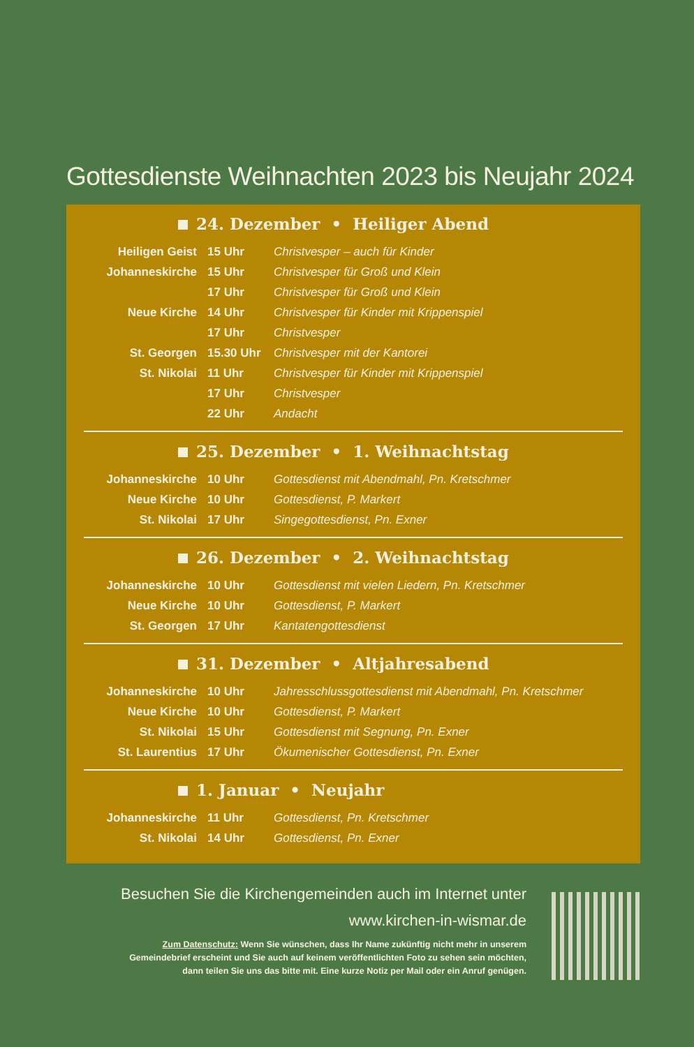Gottesdienste Weihnachten 2023 bis Neujahr 2024
24. Dezember • Heiliger Abend
| Heiligen Geist | 15 Uhr | Christvesper – auch für Kinder |
| Johanneskirche | 15 Uhr | Christvesper für Groß und Klein |
| | 17 Uhr | Christvesper für Groß und Klein |
| Neue Kirche | 14 Uhr | Christvesper für Kinder mit Krippenspiel |
| | 17 Uhr | Christvesper |
| St. Georgen | 15.30 Uhr | Christvesper mit der Kantorei |
| St. Nikolai | 11 Uhr | Christvesper für Kinder mit Krippenspiel |
| | 17 Uhr | Christvesper |
| | 22 Uhr | Andacht |
25. Dezember • 1. Weihnachtstag
| Johanneskirche | 10 Uhr | Gottesdienst mit Abendmahl, Pn. Kretschmer |
| Neue Kirche | 10 Uhr | Gottesdienst, P. Markert |
| St. Nikolai | 17 Uhr | Singegottesdienst, Pn. Exner |
26. Dezember • 2. Weihnachtstag
| Johanneskirche | 10 Uhr | Gottesdienst mit vielen Liedern, Pn. Kretschmer |
| Neue Kirche | 10 Uhr | Gottesdienst, P. Markert |
| St. Georgen | 17 Uhr | Kantatengottesdienst |
31. Dezember • Altjahresabend
| Johanneskirche | 10 Uhr | Jahresschlussgottesdienst mit Abendmahl, Pn. Kretschmer |
| Neue Kirche | 10 Uhr | Gottesdienst, P. Markert |
| St. Nikolai | 15 Uhr | Gottesdienst mit Segnung, Pn. Exner |
| St. Laurentius | 17 Uhr | Ökumenischer Gottesdienst, Pn. Exner |
1. Januar • Neujahr
| Johanneskirche | 11 Uhr | Gottesdienst, Pn. Kretschmer |
| St. Nikolai | 14 Uhr | Gottesdienst, Pn. Exner |
Besuchen Sie die Kirchengemeinden auch im Internet unter
www.kirchen-in-wismar.de
Zum Datenschutz: Wenn Sie wünschen, dass Ihr Name zukünftig nicht mehr in unserem
Gemeindebrief erscheint und Sie auch auf keinem veröffentlichten Foto zu sehen sein möchten,
dann teilen Sie uns das bitte mit. Eine kurze Notiz per Mail oder ein Anruf genügen.